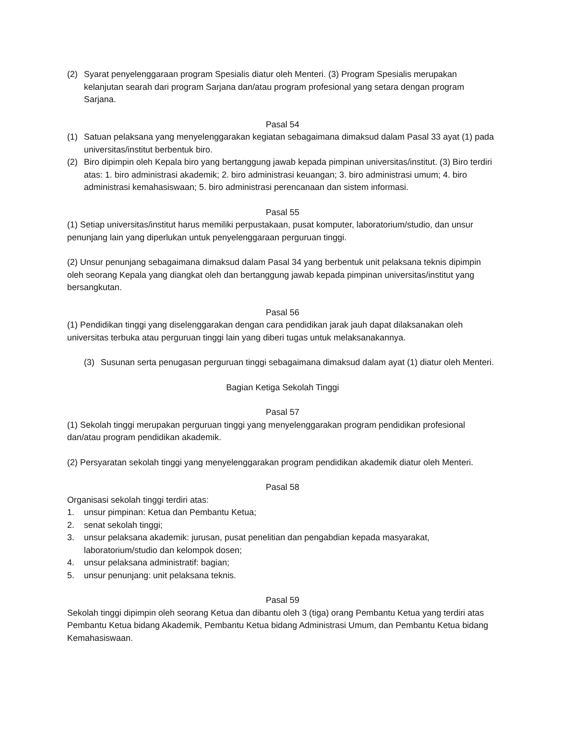(2) Syarat penyelenggaraan program Spesialis diatur oleh Menteri. (3) Program Spesialis merupakan kelanjutan searah dari program Sarjana dan/atau program profesional yang setara dengan program Sarjana.
Pasal 54
(1) Satuan pelaksana yang menyelenggarakan kegiatan sebagaimana dimaksud dalam Pasal 33 ayat (1) pada universitas/institut berbentuk biro.
(2) Biro dipimpin oleh Kepala biro yang bertanggung jawab kepada pimpinan universitas/institut. (3) Biro terdiri atas: 1. biro administrasi akademik; 2. biro administrasi keuangan; 3. biro administrasi umum; 4. biro administrasi kemahasiswaan; 5. biro administrasi perencanaan dan sistem informasi.
Pasal 55
(1) Setiap universitas/institut harus memiliki perpustakaan, pusat komputer, laboratorium/studio, dan unsur penunjang lain yang diperlukan untuk penyelenggaraan perguruan tinggi.
(2) Unsur penunjang sebagaimana dimaksud dalam Pasal 34 yang berbentuk unit pelaksana teknis dipimpin oleh seorang Kepala yang diangkat oleh dan bertanggung jawab kepada pimpinan universitas/institut yang bersangkutan.
Pasal 56
(1) Pendidikan tinggi yang diselenggarakan dengan cara pendidikan jarak jauh dapat dilaksanakan oleh universitas terbuka atau perguruan tinggi lain yang diberi tugas untuk melaksanakannya.
(3) Susunan serta penugasan perguruan tinggi sebagaimana dimaksud dalam ayat (1) diatur oleh Menteri.
Bagian Ketiga Sekolah Tinggi
Pasal 57
(1) Sekolah tinggi merupakan perguruan tinggi yang menyelenggarakan program pendidikan profesional dan/atau program pendidikan akademik.
(2) Persyaratan sekolah tinggi yang menyelenggarakan program pendidikan akademik diatur oleh Menteri.
Pasal 58
Organisasi sekolah tinggi terdiri atas:
1. unsur pimpinan: Ketua dan Pembantu Ketua;
2. senat sekolah tinggi;
3. unsur pelaksana akademik: jurusan, pusat penelitian dan pengabdian kepada masyarakat, laboratorium/studio dan kelompok dosen;
4. unsur pelaksana administratif: bagian;
5. unsur penunjang: unit pelaksana teknis.
Pasal 59
Sekolah tinggi dipimpin oleh seorang Ketua dan dibantu oleh 3 (tiga) orang Pembantu Ketua yang terdiri atas Pembantu Ketua bidang Akademik, Pembantu Ketua bidang Administrasi Umum, dan Pembantu Ketua bidang Kemahasiswaan.